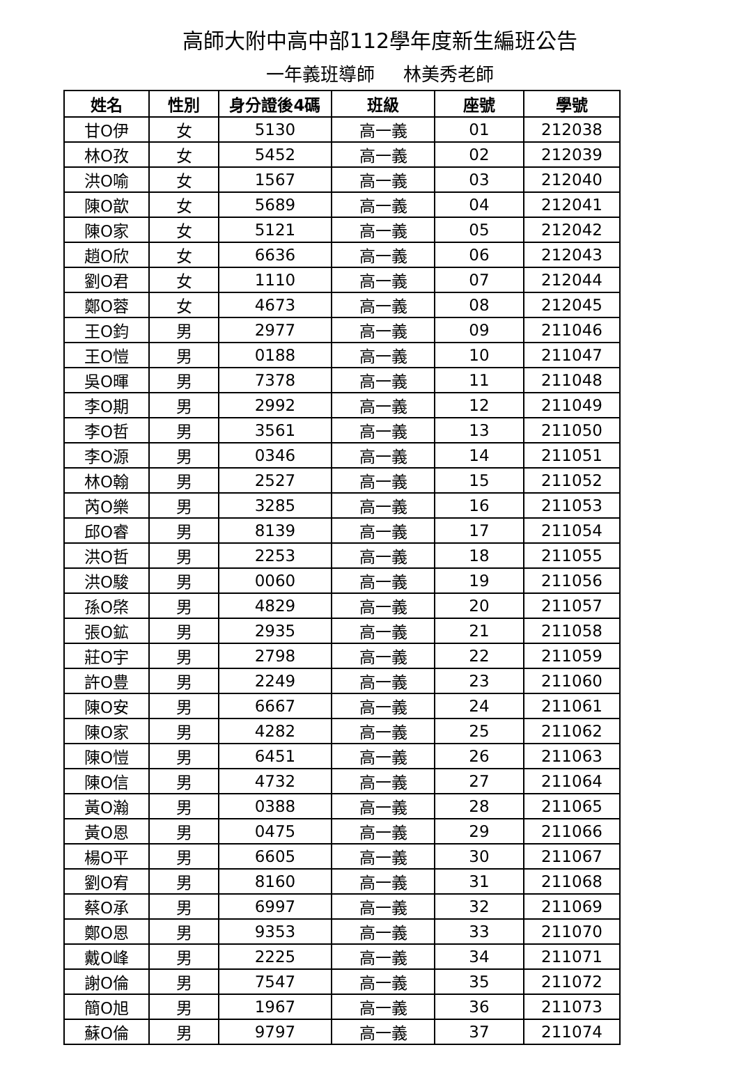高師大附中高中部112學年度新生編班公告
一年義班導師 林美秀老師
| 姓名 | 性別 | 身分證後4碼 | 班級 | 座號 | 學號 |
| --- | --- | --- | --- | --- | --- |
| 甘O伊 | 女 | 5130 | 高一義 | 01 | 212038 |
| 林O孜 | 女 | 5452 | 高一義 | 02 | 212039 |
| 洪O喻 | 女 | 1567 | 高一義 | 03 | 212040 |
| 陳O歆 | 女 | 5689 | 高一義 | 04 | 212041 |
| 陳O家 | 女 | 5121 | 高一義 | 05 | 212042 |
| 趙O欣 | 女 | 6636 | 高一義 | 06 | 212043 |
| 劉O君 | 女 | 1110 | 高一義 | 07 | 212044 |
| 鄭O蓉 | 女 | 4673 | 高一義 | 08 | 212045 |
| 王O鈞 | 男 | 2977 | 高一義 | 09 | 211046 |
| 王O愷 | 男 | 0188 | 高一義 | 10 | 211047 |
| 吳O暉 | 男 | 7378 | 高一義 | 11 | 211048 |
| 李O期 | 男 | 2992 | 高一義 | 12 | 211049 |
| 李O哲 | 男 | 3561 | 高一義 | 13 | 211050 |
| 李O源 | 男 | 0346 | 高一義 | 14 | 211051 |
| 林O翰 | 男 | 2527 | 高一義 | 15 | 211052 |
| 芮O樂 | 男 | 3285 | 高一義 | 16 | 211053 |
| 邱O睿 | 男 | 8139 | 高一義 | 17 | 211054 |
| 洪O哲 | 男 | 2253 | 高一義 | 18 | 211055 |
| 洪O駿 | 男 | 0060 | 高一義 | 19 | 211056 |
| 孫O棨 | 男 | 4829 | 高一義 | 20 | 211057 |
| 張O鉱 | 男 | 2935 | 高一義 | 21 | 211058 |
| 莊O宇 | 男 | 2798 | 高一義 | 22 | 211059 |
| 許O豊 | 男 | 2249 | 高一義 | 23 | 211060 |
| 陳O安 | 男 | 6667 | 高一義 | 24 | 211061 |
| 陳O家 | 男 | 4282 | 高一義 | 25 | 211062 |
| 陳O愷 | 男 | 6451 | 高一義 | 26 | 211063 |
| 陳O信 | 男 | 4732 | 高一義 | 27 | 211064 |
| 黃O瀚 | 男 | 0388 | 高一義 | 28 | 211065 |
| 黃O恩 | 男 | 0475 | 高一義 | 29 | 211066 |
| 楊O平 | 男 | 6605 | 高一義 | 30 | 211067 |
| 劉O宥 | 男 | 8160 | 高一義 | 31 | 211068 |
| 蔡O承 | 男 | 6997 | 高一義 | 32 | 211069 |
| 鄭O恩 | 男 | 9353 | 高一義 | 33 | 211070 |
| 戴O峰 | 男 | 2225 | 高一義 | 34 | 211071 |
| 謝O倫 | 男 | 7547 | 高一義 | 35 | 211072 |
| 簡O旭 | 男 | 1967 | 高一義 | 36 | 211073 |
| 蘇O倫 | 男 | 9797 | 高一義 | 37 | 211074 |